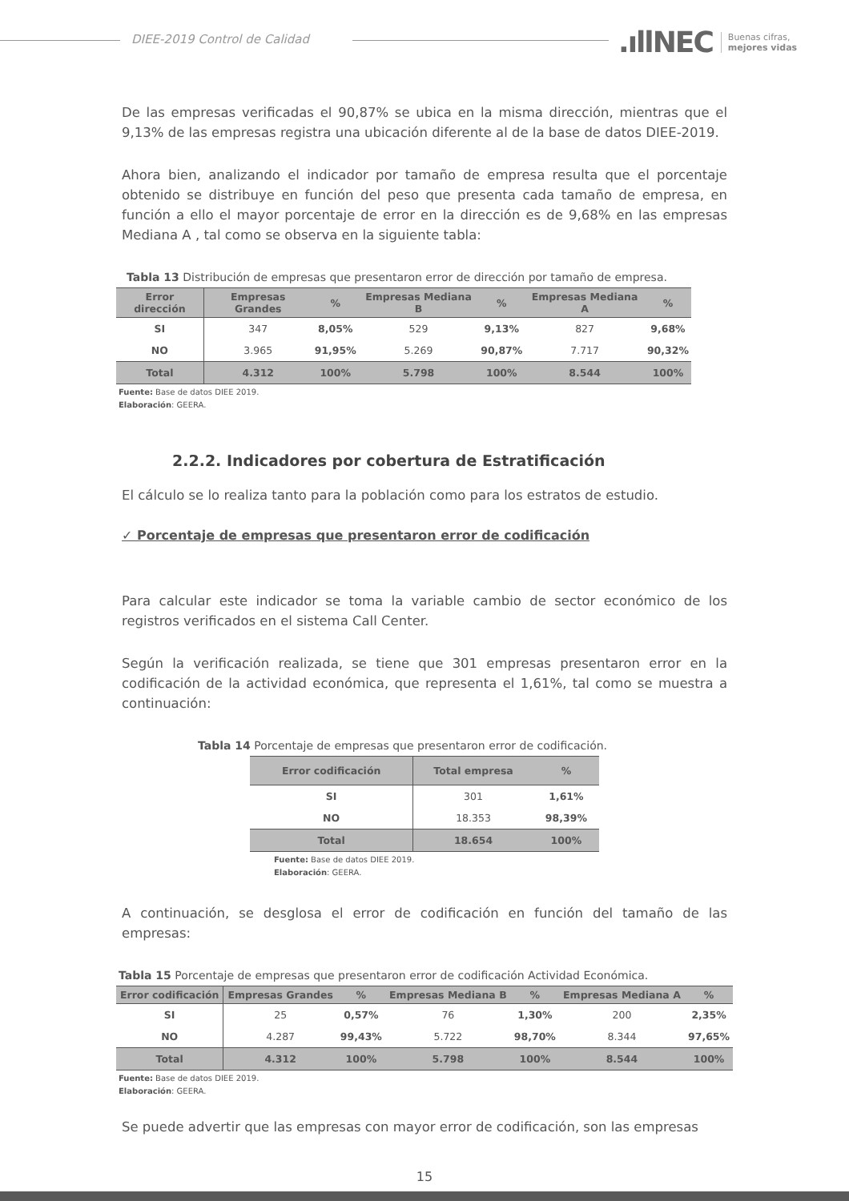DIEE-2019 Control de Calidad
.ıllNEC Buenas cifras,
mejores vidas
De las empresas verificadas el 90,87% se ubica en la misma dirección, mientras que el 9,13% de las empresas registra una ubicación diferente al de la base de datos DIEE-2019.
Ahora bien, analizando el indicador por tamaño de empresa resulta que el porcentaje obtenido se distribuye en función del peso que presenta cada tamaño de empresa, en función a ello el mayor porcentaje de error en la dirección es de 9,68% en las empresas Mediana A , tal como se observa en la siguiente tabla:
Tabla 13 Distribución de empresas que presentaron error de dirección por tamaño de empresa.
| Error dirección | Empresas Grandes | % | Empresas Mediana B | % | Empresas Mediana A | % |
| --- | --- | --- | --- | --- | --- | --- |
| SI | 347 | 8,05% | 529 | 9,13% | 827 | 9,68% |
| NO | 3.965 | 91,95% | 5.269 | 90,87% | 7.717 | 90,32% |
| Total | 4.312 | 100% | 5.798 | 100% | 8.544 | 100% |
Fuente: Base de datos DIEE 2019.
Elaboración: GEERA.
2.2.2. Indicadores por cobertura de Estratificación
El cálculo se lo realiza tanto para la población como para los estratos de estudio.
✓ Porcentaje de empresas que presentaron error de codificación
Para calcular este indicador se toma la variable cambio de sector económico de los registros verificados en el sistema Call Center.
Según la verificación realizada, se tiene que 301 empresas presentaron error en la codificación de la actividad económica, que representa el 1,61%, tal como se muestra a continuación:
Tabla 14 Porcentaje de empresas que presentaron error de codificación.
| Error codificación | Total empresa | % |
| --- | --- | --- |
| SI | 301 | 1,61% |
| NO | 18.353 | 98,39% |
| Total | 18.654 | 100% |
Fuente: Base de datos DIEE 2019.
Elaboración: GEERA.
A continuación, se desglosa el error de codificación en función del tamaño de las empresas:
Tabla 15 Porcentaje de empresas que presentaron error de codificación Actividad Económica.
| Error codificación | Empresas Grandes | % | Empresas Mediana B | % | Empresas Mediana A | % |
| --- | --- | --- | --- | --- | --- | --- |
| SI | 25 | 0,57% | 76 | 1,30% | 200 | 2,35% |
| NO | 4.287 | 99,43% | 5.722 | 98,70% | 8.344 | 97,65% |
| Total | 4.312 | 100% | 5.798 | 100% | 8.544 | 100% |
Fuente: Base de datos DIEE 2019.
Elaboración: GEERA.
Se puede advertir que las empresas con mayor error de codificación, son las empresas
15